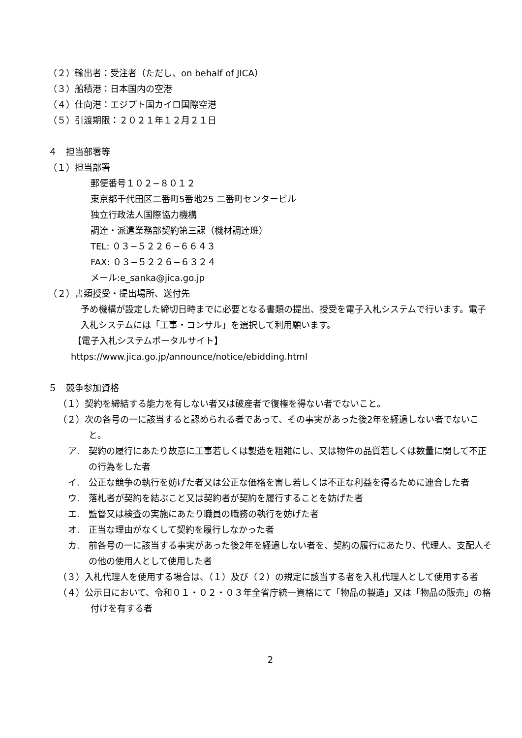（２）輸出者：受注者（ただし、on behalf of JICA）
（３）船積港：日本国内の空港
（４）仕向港：エジプト国カイロ国際空港
（５）引渡期限：２０２１年１２月２１日
４　担当部署等
（１）担当部署
郵便番号１０２−８０１２
東京都千代田区二番町5番地25 二番町センタービル
独立行政法人国際協力機構
調達・派遣業務部契約第三課（機材調達班）
TEL: ０３−５２２６−６６４３
FAX: ０３−５２２６−６３２４
メール:e_sanka@jica.go.jp
（２）書類授受・提出場所、送付先
予め機構が設定した締切日時までに必要となる書類の提出、授受を電子入札システムで行います。電子入札システムには「工事・コンサル」を選択して利用願います。
【電子入札システムポータルサイト】
https://www.jica.go.jp/announce/notice/ebidding.html
５　競争参加資格
（１）契約を締結する能力を有しない者又は破産者で復権を得ない者でないこと。
（２）次の各号の一に該当すると認められる者であって、その事実があった後2年を経過しない者でないこと。
ア.　契約の履行にあたり故意に工事若しくは製造を粗雑にし、又は物件の品質若しくは数量に関して不正の行為をした者
イ.　公正な競争の執行を妨げた者又は公正な価格を害し若しくは不正な利益を得るために連合した者
ウ.　落札者が契約を結ぶこと又は契約者が契約を履行することを妨げた者
エ.　監督又は検査の実施にあたり職員の職務の執行を妨げた者
オ.　正当な理由がなくして契約を履行しなかった者
カ.　前各号の一に該当する事実があった後2年を経過しない者を、契約の履行にあたり、代理人、支配人その他の使用人として使用した者
（３）入札代理人を使用する場合は、（１）及び（２）の規定に該当する者を入札代理人として使用する者
（４）公示日において、令和０１・０２・０３年全省庁統一資格にて「物品の製造」又は「物品の販売」の格付けを有する者
2